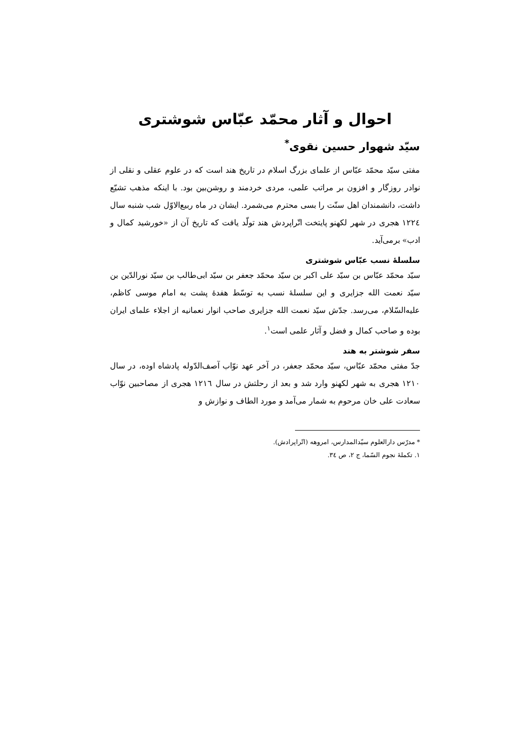احوال و آثار محمّد عبّاس شوشتری
سیّد شهوار حسین نقوی<sup>*</sup>
مفتی سیّد محمّد عبّاس از علمای بزرگ اسلام در تاریخ هند است که در علوم عقلی و نقلی از نوادر روزگار و افزون بر مراتب علمی، مردی خردمند و روشن‌بین بود. با اینکه مذهب تشیّع داشت، دانشمندان اهل سنّت را بسی محترم می‌شمرد. ایشان در ماه ربیع‌الاوّل شب شنبه سال ۱۲۲٤ هجری در شهر لکهنو پایتخت اتّراپردش هند تولّد یافت که تاریخ آن از «خورشید کمال و ادب» برمی‌آید.
سلسلهٔ نسب عبّاس شوشتری
سیّد محمّد عبّاس بن سیّد علی اکبر بن سیّد محمّد جعفر بن سیّد ابی‌طالب بن سیّد نورالدّین بن سیّد نعمت الله جزایری و این سلسلهٔ نسب به توسّط هفدهٔ پشت به امام موسی کاظم، علیه‌السّلام، می‌رسد. جدّش سیّد نعمت الله جزایری صاحب انوار نعمانیه از اجلاء علمای ایران بوده و صاحب کمال و فضل و آثار علمی است<sup>۱</sup>.
سفر شوشتر به هند
جدّ مفتی محمّد عبّاس، سیّد محمّد جعفر، در آخر عهد نوّاب آصف‌الدّوله پادشاه اوده، در سال ۱۲۱۰ هجری به شهر لکهنو وارد شد و بعد از رحلتش در سال ۱۲۱٦ هجری از مصاحبین نوّاب سعادت علی خان مرحوم به شمار می‌آمد و مورد الطاف و نوازش و
* مدرّس دارالعلوم سیّدالمدارس، امروهه (اتّراپرادش).
۱. تکملهٔ نجوم السّما، ج ۲، ص ۳٤.